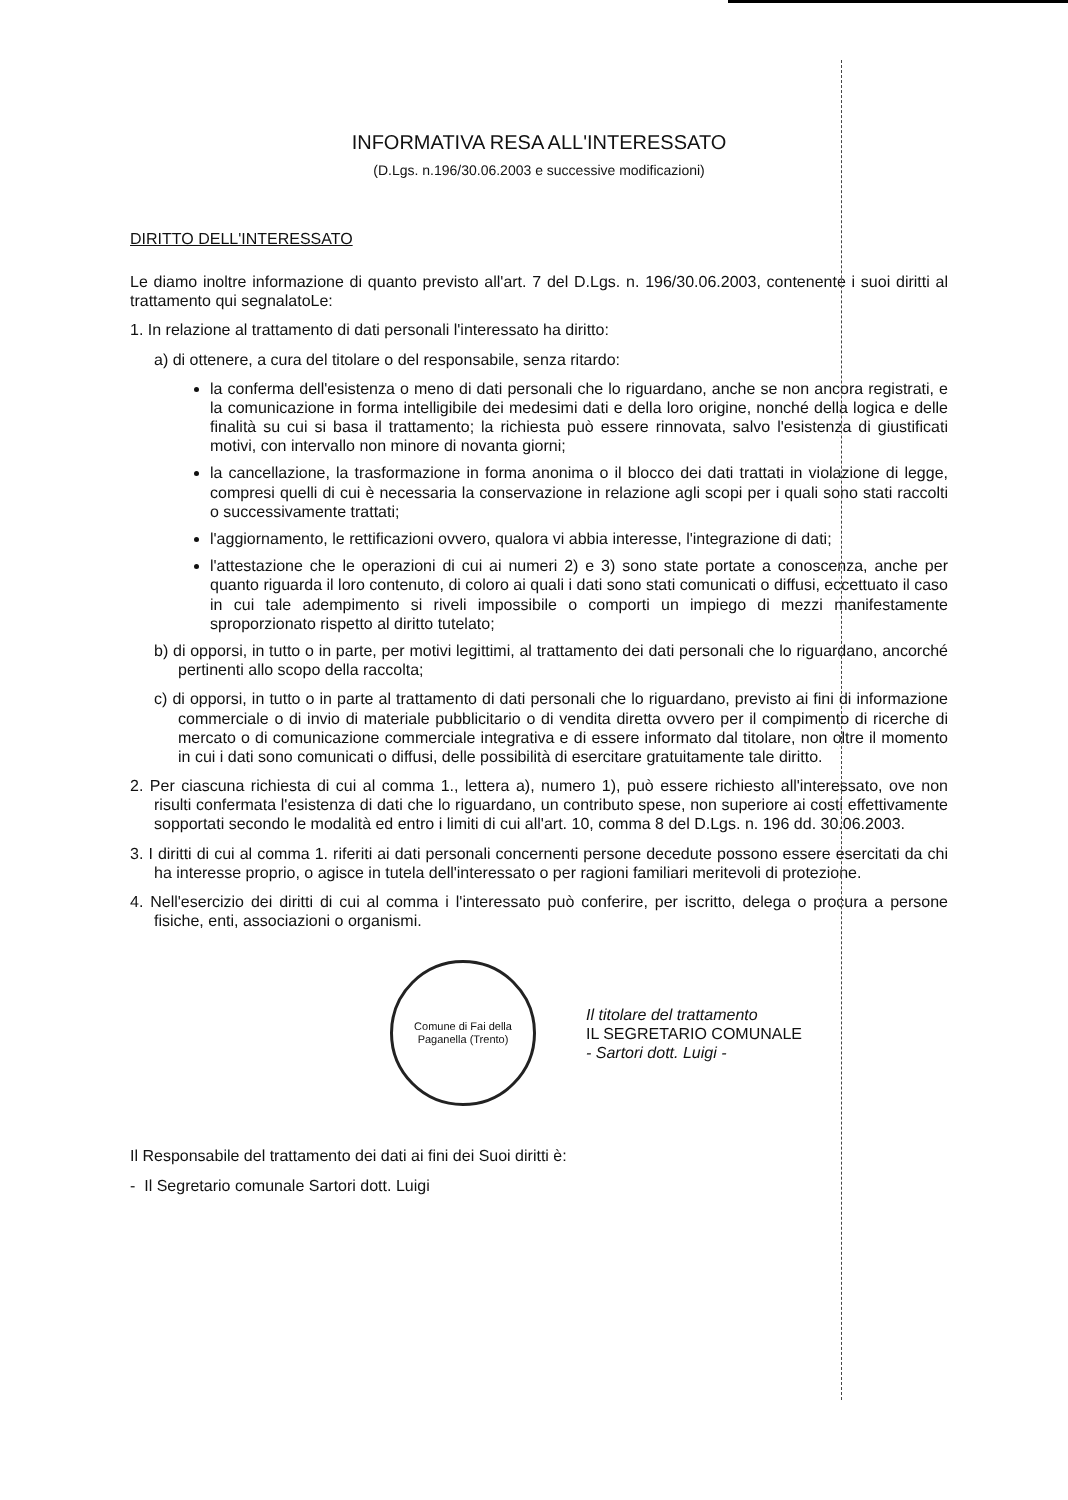INFORMATIVA RESA ALL'INTERESSATO
(D.Lgs. n.196/30.06.2003 e successive modificazioni)
DIRITTO DELL'INTERESSATO
Le diamo inoltre informazione di quanto previsto all'art. 7 del D.Lgs. n. 196/30.06.2003, contenente i suoi diritti al trattamento qui segnalatoLe:
1. In relazione al trattamento di dati personali l'interessato ha diritto:
a) di ottenere, a cura del titolare o del responsabile, senza ritardo:
la conferma dell'esistenza o meno di dati personali che lo riguardano, anche se non ancora registrati, e la comunicazione in forma intelligibile dei medesimi dati e della loro origine, nonché della logica e delle finalità su cui si basa il trattamento; la richiesta può essere rinnovata, salvo l'esistenza di giustificati motivi, con intervallo non minore di novanta giorni;
la cancellazione, la trasformazione in forma anonima o il blocco dei dati trattati in violazione di legge, compresi quelli di cui è necessaria la conservazione in relazione agli scopi per i quali sono stati raccolti o successivamente trattati;
l'aggiornamento, le rettificazioni ovvero, qualora vi abbia interesse, l'integrazione di dati;
l'attestazione che le operazioni di cui ai numeri 2) e 3) sono state portate a conoscenza, anche per quanto riguarda il loro contenuto, di coloro ai quali i dati sono stati comunicati o diffusi, eccettuato il caso in cui tale adempimento si riveli impossibile o comporti un impiego di mezzi manifestamente sproporzionato rispetto al diritto tutelato;
b) di opporsi, in tutto o in parte, per motivi legittimi, al trattamento dei dati personali che lo riguardano, ancorché pertinenti allo scopo della raccolta;
c) di opporsi, in tutto o in parte al trattamento di dati personali che lo riguardano, previsto ai fini di informazione commerciale o di invio di materiale pubblicitario o di vendita diretta ovvero per il compimento di ricerche di mercato o di comunicazione commerciale integrativa e di essere informato dal titolare, non oltre il momento in cui i dati sono comunicati o diffusi, delle possibilità di esercitare gratuitamente tale diritto.
2. Per ciascuna richiesta di cui al comma 1., lettera a), numero 1), può essere richiesto all'interessato, ove non risulti confermata l'esistenza di dati che lo riguardano, un contributo spese, non superiore ai costi effettivamente sopportati secondo le modalità ed entro i limiti di cui all'art. 10, comma 8 del D.Lgs. n. 196 dd. 30.06.2003.
3. I diritti di cui al comma 1. riferiti ai dati personali concernenti persone decedute possono essere esercitati da chi ha interesse proprio, o agisce in tutela dell'interessato o per ragioni familiari meritevoli di protezione.
4. Nell'esercizio dei diritti di cui al comma i l'interessato può conferire, per iscritto, delega o procura a persone fisiche, enti, associazioni o organismi.
Comune di Fai della Paganella (Trento)
Il titolare del trattamento
IL SEGRETARIO COMUNALE
- Sartori dott. Luigi -
Il Responsabile del trattamento dei dati ai fini dei Suoi diritti è:
- Il Segretario comunale Sartori dott. Luigi